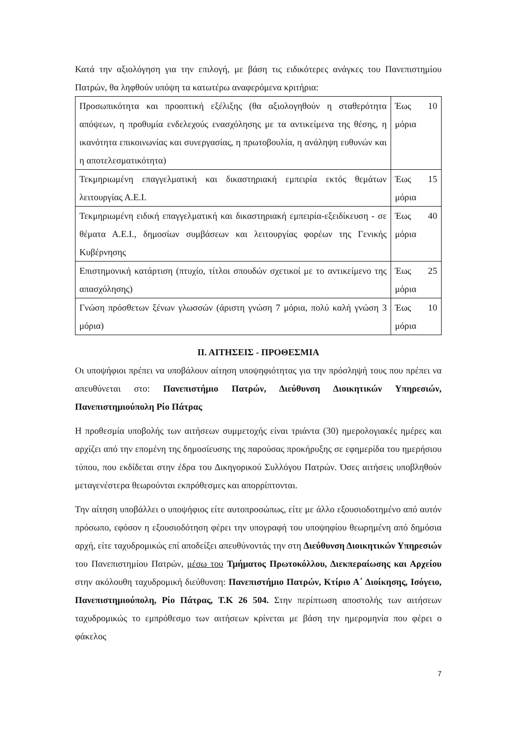Κατά την αξιολόγηση για την επιλογή, με βάση τις ειδικότερες ανάγκες του Πανεπιστημίου Πατρών, θα ληφθούν υπόψη τα κατωτέρω αναφερόμενα κριτήρια:
| Προσωπικότητα και προοπτική εξέλιξης (θα αξιολογηθούν η σταθερότητα απόψεων, η προθυμία ενδελεχούς ενασχόλησης με τα αντικείμενα της θέσης, η ικανότητα επικοινωνίας και συνεργασίας, η πρωτοβουλία, η ανάληψη ευθυνών και η αποτελεσματικότητα) | Έως 10 μόρια |
| Τεκμηριωμένη επαγγελματική και δικαστηριακή εμπειρία εκτός θεμάτων λειτουργίας Α.Ε.Ι. | Έως 15 μόρια |
| Τεκμηριωμένη ειδική επαγγελματική και δικαστηριακή εμπειρία-εξειδίκευση - σε θέματα Α.Ε.Ι., δημοσίων συμβάσεων και λειτουργίας φορέων της Γενικής Κυβέρνησης | Έως 40 μόρια |
| Επιστημονική κατάρτιση (πτυχίο, τίτλοι σπουδών σχετικοί με το αντικείμενο της απασχόλησης) | Έως 25 μόρια |
| Γνώση πρόσθετων ξένων γλωσσών (άριστη γνώση 7 μόρια, πολύ καλή γνώση 3 μόρια) | Έως 10 μόρια |
ΙΙ. ΑΙΤΗΣΕΙΣ - ΠΡΟΘΕΣΜΙΑ
Οι υποψήφιοι πρέπει να υποβάλουν αίτηση υποψηφιότητας για την πρόσληψή τους που πρέπει να απευθύνεται στο: Πανεπιστήμιο Πατρών, Διεύθυνση Διοικητικών Υπηρεσιών, Πανεπιστημιούπολη Ρίο Πάτρας
Η προθεσμία υποβολής των αιτήσεων συμμετοχής είναι τριάντα (30) ημερολογιακές ημέρες και αρχίζει από την επομένη της δημοσίευσης της παρούσας προκήρυξης σε εφημερίδα του ημερήσιου τύπου, που εκδίδεται στην έδρα του Δικηγορικού Συλλόγου Πατρών. Όσες αιτήσεις υποβληθούν μεταγενέστερα θεωρούνται εκπρόθεσμες και απορρίπτονται.
Την αίτηση υποβάλλει ο υποψήφιος είτε αυτοπροσώπως, είτε με άλλο εξουσιοδοτημένο από αυτόν πρόσωπο, εφόσον η εξουσιοδότηση φέρει την υπογραφή του υποψηφίου θεωρημένη από δημόσια αρχή, είτε ταχυδρομικώς επί αποδείξει απευθύνοντάς την στη Διεύθυνση Διοικητικών Υπηρεσιών του Πανεπιστημίου Πατρών, μέσω του Τμήματος Πρωτοκόλλου, Διεκπεραίωσης και Αρχείου στην ακόλουθη ταχυδρομική διεύθυνση: Πανεπιστήμιο Πατρών, Κτίριο Α΄ Διοίκησης, Ισόγειο, Πανεπιστημιούπολη, Ρίο Πάτρας, Τ.Κ 26 504. Στην περίπτωση αποστολής των αιτήσεων ταχυδρομικώς το εμπρόθεσμο των αιτήσεων κρίνεται με βάση την ημερομηνία που φέρει ο φάκελος
7